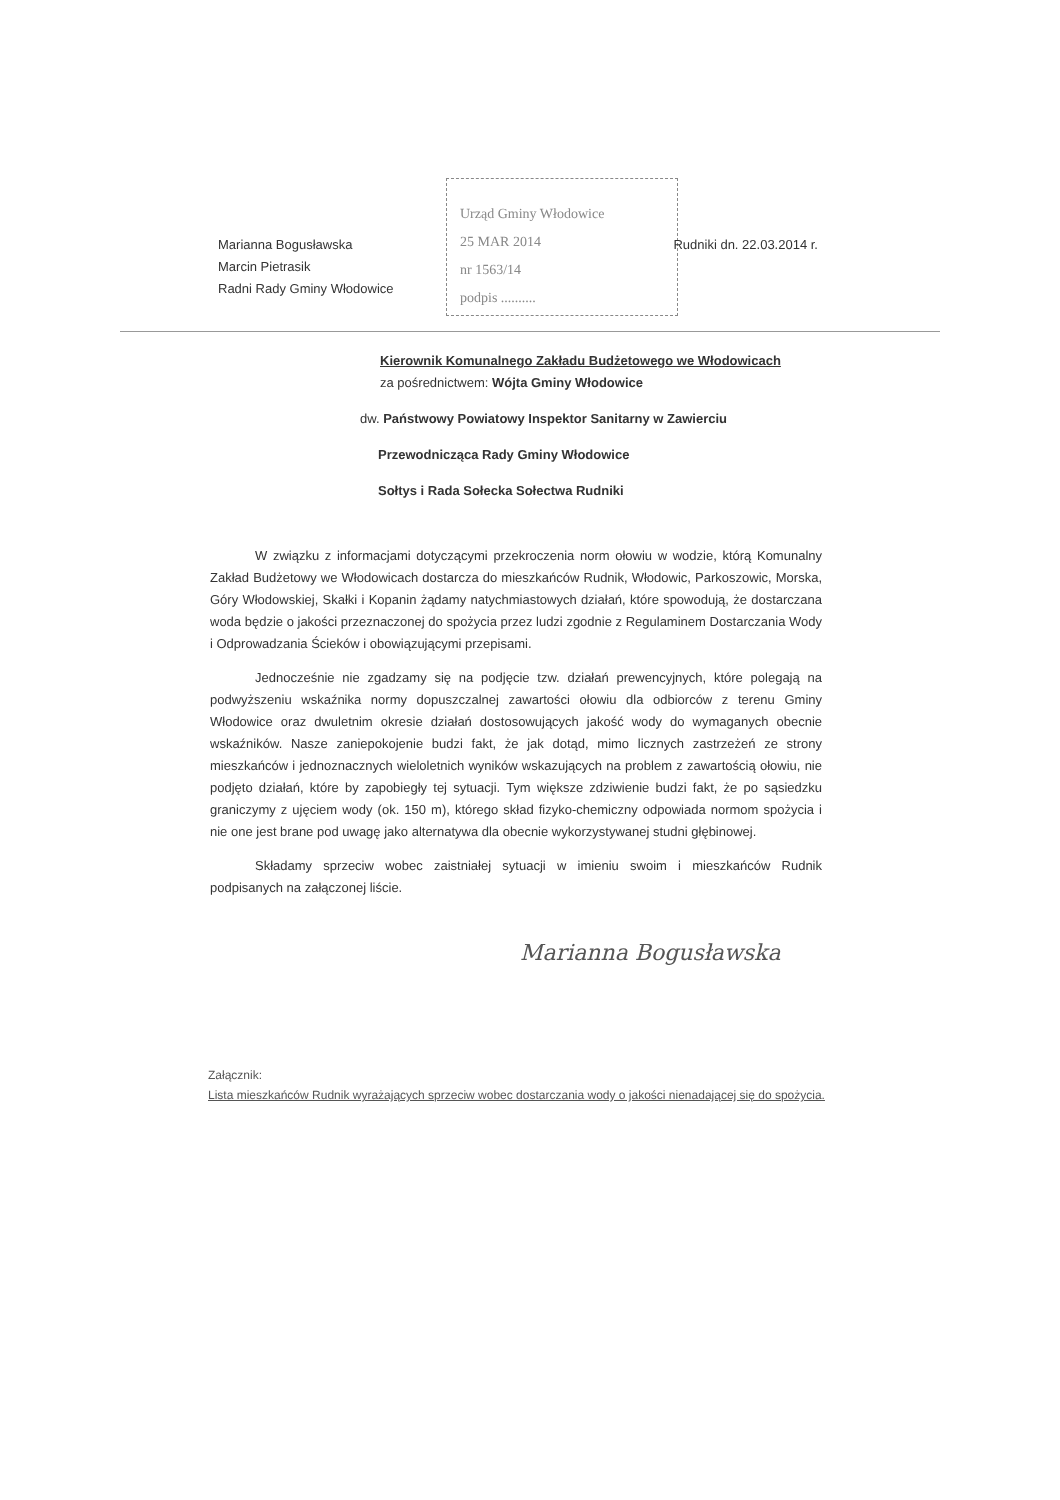Urząd Gminy Włodowice
25 MAR 2014
nr 1563/14
podpis ..........
Marianna Bogusławska
Marcin Pietrasik
Radni Rady Gminy Włodowice
Rudniki dn. 22.03.2014 r.
Kierownik Komunalnego Zakładu Budżetowego we Włodowicach
za pośrednictwem: Wójta Gminy Włodowice
dw. Państwowy Powiatowy Inspektor Sanitarny w Zawierciu
Przewodnicząca Rady Gminy Włodowice
Sołtys i Rada Sołecka Sołectwa Rudniki
W związku z informacjami dotyczącymi przekroczenia norm ołowiu w wodzie, którą Komunalny Zakład Budżetowy we Włodowicach dostarcza do mieszkańców Rudnik, Włodowic, Parkoszowic, Morska, Góry Włodowskiej, Skałki i Kopanin żądamy natychmiastowych działań, które spowodują, że dostarczana woda będzie o jakości przeznaczonej do spożycia przez ludzi zgodnie z Regulaminem Dostarczania Wody i Odprowadzania Ścieków i obowiązującymi przepisami.
Jednocześnie nie zgadzamy się na podjęcie tzw. działań prewencyjnych, które polegają na podwyższeniu wskaźnika normy dopuszczalnej zawartości ołowiu dla odbiorców z terenu Gminy Włodowice oraz dwuletnim okresie działań dostosowujących jakość wody do wymaganych obecnie wskaźników. Nasze zaniepokojenie budzi fakt, że jak dotąd, mimo licznych zastrzeżeń ze strony mieszkańców i jednoznacznych wieloletnich wyników wskazujących na problem z zawartością ołowiu, nie podjęto działań, które by zapobiegły tej sytuacji. Tym większe zdziwienie budzi fakt, że po sąsiedzku graniczymy z ujęciem wody (ok. 150 m), którego skład fizyko-chemiczny odpowiada normom spożycia i nie one jest brane pod uwagę jako alternatywa dla obecnie wykorzystywanej studni głębinowej.
Składamy sprzeciw wobec zaistniałej sytuacji w imieniu swoim i mieszkańców Rudnik podpisanych na załączonej liście.
Marianna Bogusławska
Załącznik:
Lista mieszkańców Rudnik wyrażających sprzeciw wobec dostarczania wody o jakości nienadającej się do spożycia.